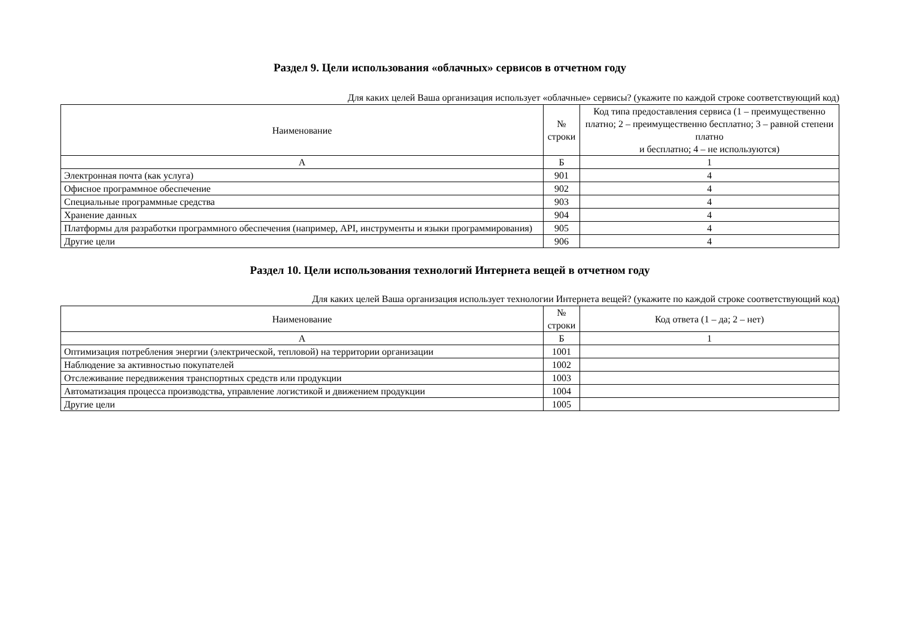Раздел 9. Цели использования «облачных» сервисов в отчетном году
Для каких целей Ваша организация использует «облачные» сервисы? (укажите по каждой строке соответствующий код)
| Наименование | № строки | Код типа предоставления сервиса (1 – преимущественно платно; 2 – преимущественно бесплатно; 3 – равной степени платно и бесплатно; 4 – не используются) |
| --- | --- | --- |
| А | Б | 1 |
| Электронная почта (как услуга) | 901 | 4 |
| Офисное программное обеспечение | 902 | 4 |
| Специальные программные средства | 903 | 4 |
| Хранение данных | 904 | 4 |
| Платформы для разработки программного обеспечения (например, API, инструменты и языки программирования) | 905 | 4 |
| Другие цели | 906 | 4 |
Раздел 10. Цели использования технологий Интернета вещей в отчетном году
Для каких целей Ваша организация использует технологии Интернета вещей? (укажите по каждой строке соответствующий код)
| Наименование | № строки | Код ответа (1 – да; 2 – нет) |
| --- | --- | --- |
| А | Б | 1 |
| Оптимизация потребления энергии (электрической, тепловой) на территории организации | 1001 | |
| Наблюдение за активностью покупателей | 1002 | |
| Отслеживание передвижения транспортных средств или продукции | 1003 | |
| Автоматизация процесса производства, управление логистикой и движением продукции | 1004 | |
| Другие цели | 1005 | |